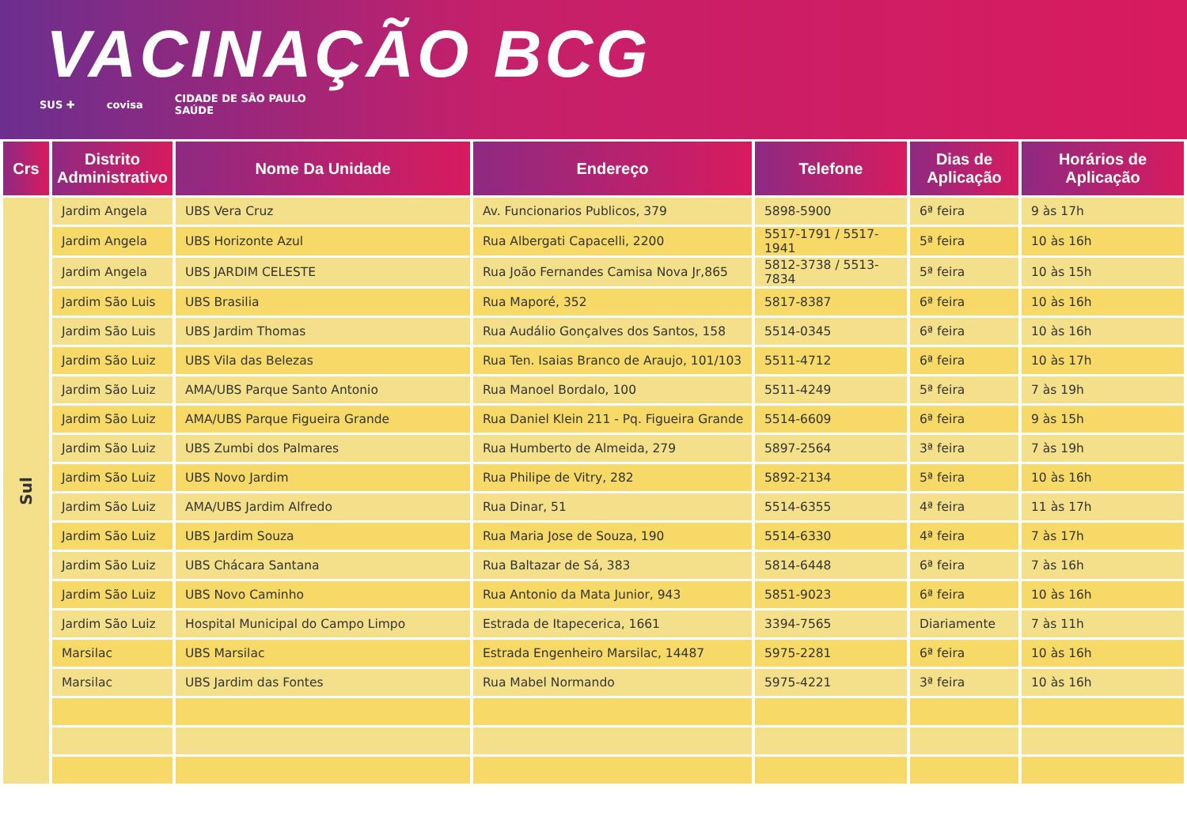VACINAÇÃO BCG
SUS ✚ covisa CIDADE DE SÃO PAULO
SAÚDE
| Crs | Distrito Administrativo | Nome Da Unidade | Endereço | Telefone | Dias de Aplicação | Horários de Aplicação |
| --- | --- | --- | --- | --- | --- | --- |
| Sul | Jardim Angela | UBS Vera Cruz | Av. Funcionarios Publicos, 379 | 5898-5900 | 6ª feira | 9 às 17h |
| | Jardim Angela | UBS Horizonte Azul | Rua Albergati Capacelli, 2200 | 5517-1791 / 5517-1941 | 5ª feira | 10 às 16h |
| | Jardim Angela | UBS JARDIM CELESTE | Rua João Fernandes Camisa Nova Jr,865 | 5812-3738 / 5513-7834 | 5ª feira | 10 às 15h |
| | Jardim São Luis | UBS Brasilia | Rua Maporé, 352 | 5817-8387 | 6ª feira | 10 às 16h |
| | Jardim São Luis | UBS Jardim Thomas | Rua Audálio Gonçalves dos Santos, 158 | 5514-0345 | 6ª feira | 10 às 16h |
| | Jardim São Luiz | UBS Vila das Belezas | Rua Ten. Isaias Branco de Araujo, 101/103 | 5511-4712 | 6ª feira | 10 às 17h |
| | Jardim São Luiz | AMA/UBS Parque Santo Antonio | Rua Manoel Bordalo, 100 | 5511-4249 | 5ª feira | 7 às 19h |
| | Jardim São Luiz | AMA/UBS Parque Figueira Grande | Rua Daniel Klein 211 - Pq. Figueira Grande | 5514-6609 | 6ª feira | 9 às 15h |
| | Jardim São Luiz | UBS Zumbi dos Palmares | Rua Humberto de Almeida, 279 | 5897-2564 | 3ª feira | 7 às 19h |
| | Jardim São Luiz | UBS Novo Jardim | Rua Philipe de Vitry, 282 | 5892-2134 | 5ª feira | 10 às 16h |
| | Jardim São Luiz | AMA/UBS Jardim Alfredo | Rua Dinar, 51 | 5514-6355 | 4ª feira | 11 às 17h |
| | Jardim São Luiz | UBS Jardim Souza | Rua Maria Jose de Souza, 190 | 5514-6330 | 4ª feira | 7 às 17h |
| | Jardim São Luiz | UBS Chácara Santana | Rua Baltazar de Sá, 383 | 5814-6448 | 6ª feira | 7 às 16h |
| | Jardim São Luiz | UBS Novo Caminho | Rua Antonio da Mata Junior, 943 | 5851-9023 | 6ª feira | 10 às 16h |
| | Jardim São Luiz | Hospital Municipal do Campo Limpo | Estrada de Itapecerica, 1661 | 3394-7565 | Diariamente | 7 às 11h |
| | Marsilac | UBS Marsilac | Estrada Engenheiro Marsilac, 14487 | 5975-2281 | 6ª feira | 10 às 16h |
| | Marsilac | UBS Jardim das Fontes | Rua Mabel Normando | 5975-4221 | 3ª feira | 10 às 16h |